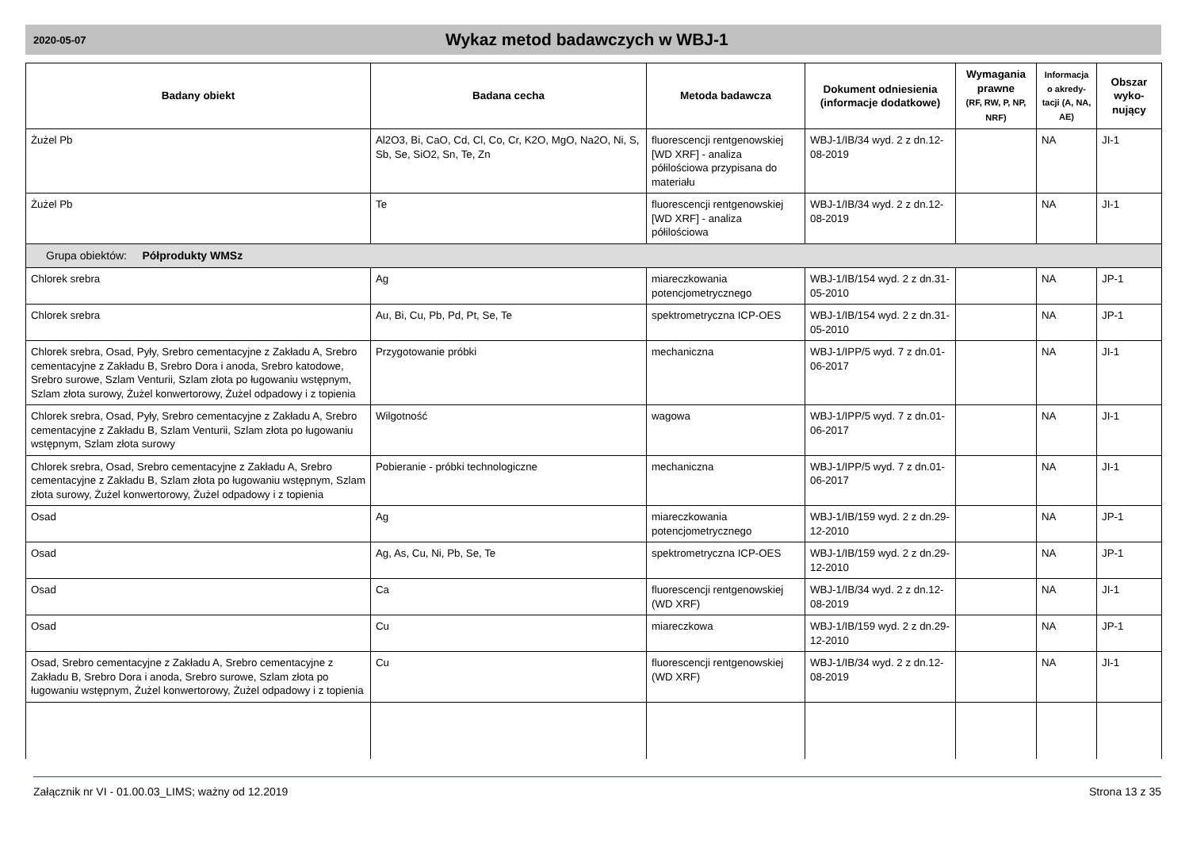2020-05-07
Wykaz metod badawczych w WBJ-1
| Badany obiekt | Badana cecha | Metoda badawcza | Dokument odniesienia (informacje dodatkowe) | Wymagania prawne (RF, RW, P, NP, NRF) | Informacja o akredy-tacji (A, NA, AE) | Obszar wyko-nujący |
| --- | --- | --- | --- | --- | --- | --- |
| Żużel Pb | Al2O3, Bi, CaO, Cd, Cl, Co, Cr, K2O, MgO, Na2O, Ni, S, Sb, Se, SiO2, Sn, Te, Zn | fluorescencji rentgenowskiej [WD XRF] - analiza półilościowa przypisana do materiału | WBJ-1/IB/34 wyd. 2 z dn.12-08-2019 | | NA | JI-1 |
| Żużel Pb | Te | fluorescencji rentgenowskiej [WD XRF] - analiza półilościowa | WBJ-1/IB/34 wyd. 2 z dn.12-08-2019 | | NA | JI-1 |
| Grupa obiektów: Półprodukty WMSz | | | | | | |
| Chlorek srebra | Ag | miareczkowania potencjometrycznego | WBJ-1/IB/154 wyd. 2 z dn.31-05-2010 | | NA | JP-1 |
| Chlorek srebra | Au, Bi, Cu, Pb, Pd, Pt, Se, Te | spektrometryczna ICP-OES | WBJ-1/IB/154 wyd. 2 z dn.31-05-2010 | | NA | JP-1 |
| Chlorek srebra, Osad, Pyły, Srebro cementacyjne z Zakładu A, Srebro cementacyjne z Zakładu B, Srebro Dora i anoda, Srebro katodowe, Srebro surowe, Szlam Venturii, Szlam złota po ługowaniu wstępnym, Szlam złota surowy, Żużel konwertorowy, Żużel odpadowy i z topienia | Przygotowanie próbki | mechaniczna | WBJ-1/IPP/5 wyd. 7 z dn.01-06-2017 | | NA | JI-1 |
| Chlorek srebra, Osad, Pyły, Srebro cementacyjne z Zakładu A, Srebro cementacyjne z Zakładu B, Szlam Venturii, Szlam złota po ługowaniu wstępnym, Szlam złota surowy | Wilgotność | wagowa | WBJ-1/IPP/5 wyd. 7 z dn.01-06-2017 | | NA | JI-1 |
| Chlorek srebra, Osad, Srebro cementacyjne z Zakładu A, Srebro cementacyjne z Zakładu B, Szlam złota po ługowaniu wstępnym, Szlam złota surowy, Żużel konwertorowy, Żużel odpadowy i z topienia | Pobieranie - próbki technologiczne | mechaniczna | WBJ-1/IPP/5 wyd. 7 z dn.01-06-2017 | | NA | JI-1 |
| Osad | Ag | miareczkowania potencjometrycznego | WBJ-1/IB/159 wyd. 2 z dn.29-12-2010 | | NA | JP-1 |
| Osad | Ag, As, Cu, Ni, Pb, Se, Te | spektrometryczna ICP-OES | WBJ-1/IB/159 wyd. 2 z dn.29-12-2010 | | NA | JP-1 |
| Osad | Ca | fluorescencji rentgenowskiej (WD XRF) | WBJ-1/IB/34 wyd. 2 z dn.12-08-2019 | | NA | JI-1 |
| Osad | Cu | miareczkowa | WBJ-1/IB/159 wyd. 2 z dn.29-12-2010 | | NA | JP-1 |
| Osad, Srebro cementacyjne z Zakładu A, Srebro cementacyjne z Zakładu B, Srebro Dora i anoda, Srebro surowe, Szlam złota po ługowaniu wstępnym, Żużel konwertorowy, Żużel odpadowy i z topienia | Cu | fluorescencji rentgenowskiej (WD XRF) | WBJ-1/IB/34 wyd. 2 z dn.12-08-2019 | | NA | JI-1 |
Załącznik nr VI - 01.00.03_LIMS; ważny od 12.2019 Strona 13 z 35